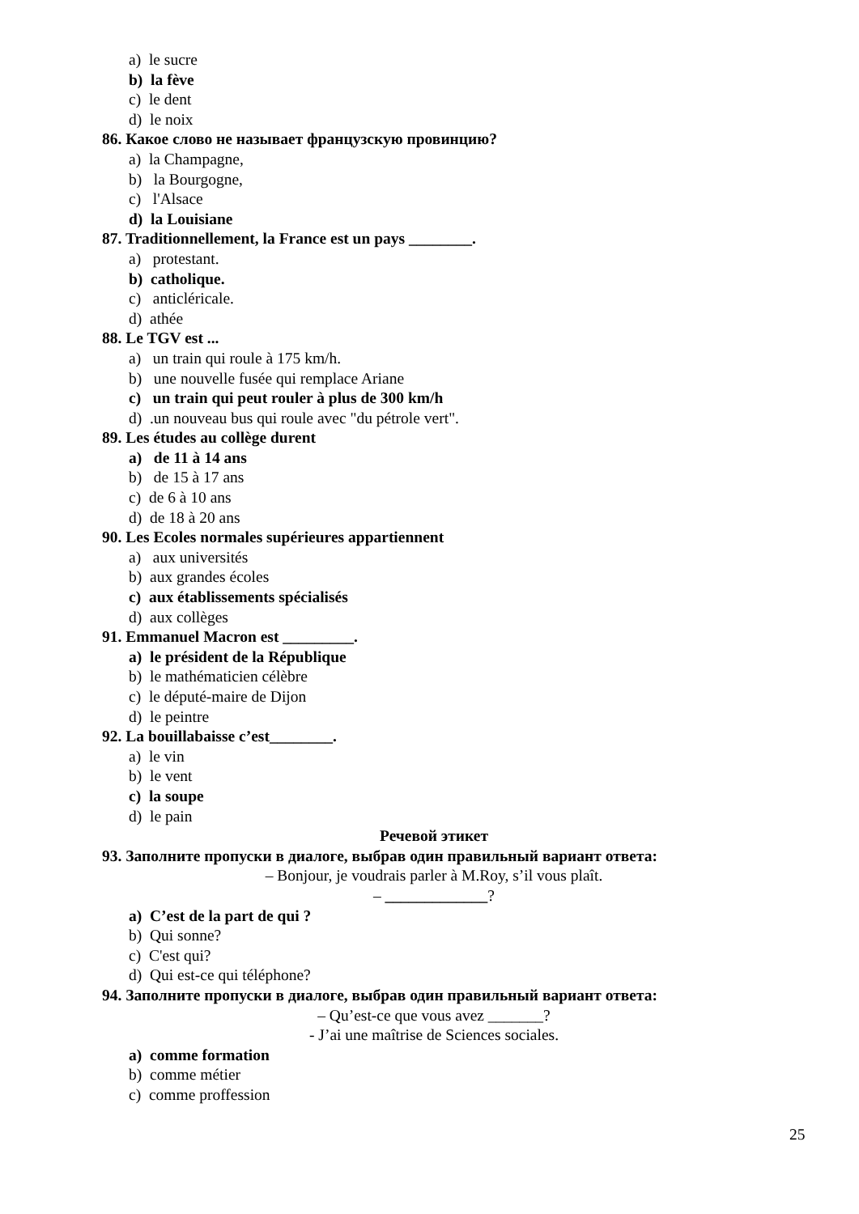a) le sucre
b) la fève
c) le dent
d) le noix
86. Какое слово не называет французскую провинцию?
a) la Champagne,
b) la Bourgogne,
c) l'Alsace
d) la Louisiane
87. Traditionnellement, la France est un pays ________.
a) protestant.
b) catholique.
c) anticléricale.
d) athée
88. Le TGV est ...
a) un train qui roule à 175 km/h.
b) une nouvelle fusée qui remplace Ariane
c) un train qui peut rouler à plus de 300 km/h
d) .un nouveau bus qui roule avec "du pétrole vert".
89. Les études au collège durent
a) de 11 à 14 ans
b) de 15 à 17 ans
c) de 6 à 10 ans
d) de 18 à 20 ans
90. Les Ecoles normales supérieures appartiennent
a) aux universités
b) aux grandes écoles
c) aux établissements spécialisés
d) aux collèges
91. Emmanuel Macron est _________.
a) le président de la République
b) le mathématicien célèbre
c) le député-maire de Dijon
d) le peintre
92. La bouillabaisse c’est________.
a) le vin
b) le vent
c) la soupe
d) le pain
Речевой этикет
93. Заполните пропуски в диалоге, выбрав один правильный вариант ответа:
– Bonjour, je voudrais parler à M.Roy, s’il vous plaît.
– _____________?
a) C’est de la part de qui ?
b) Qui sonne?
c) C'est qui?
d) Qui est-ce qui téléphone?
94. Заполните пропуски в диалоге, выбрав один правильный вариант ответа:
– Qu’est-ce que vous avez _______?
- J’ai une maîtrise de Sciences sociales.
a) comme formation
b) comme métier
c) comme proffession
25